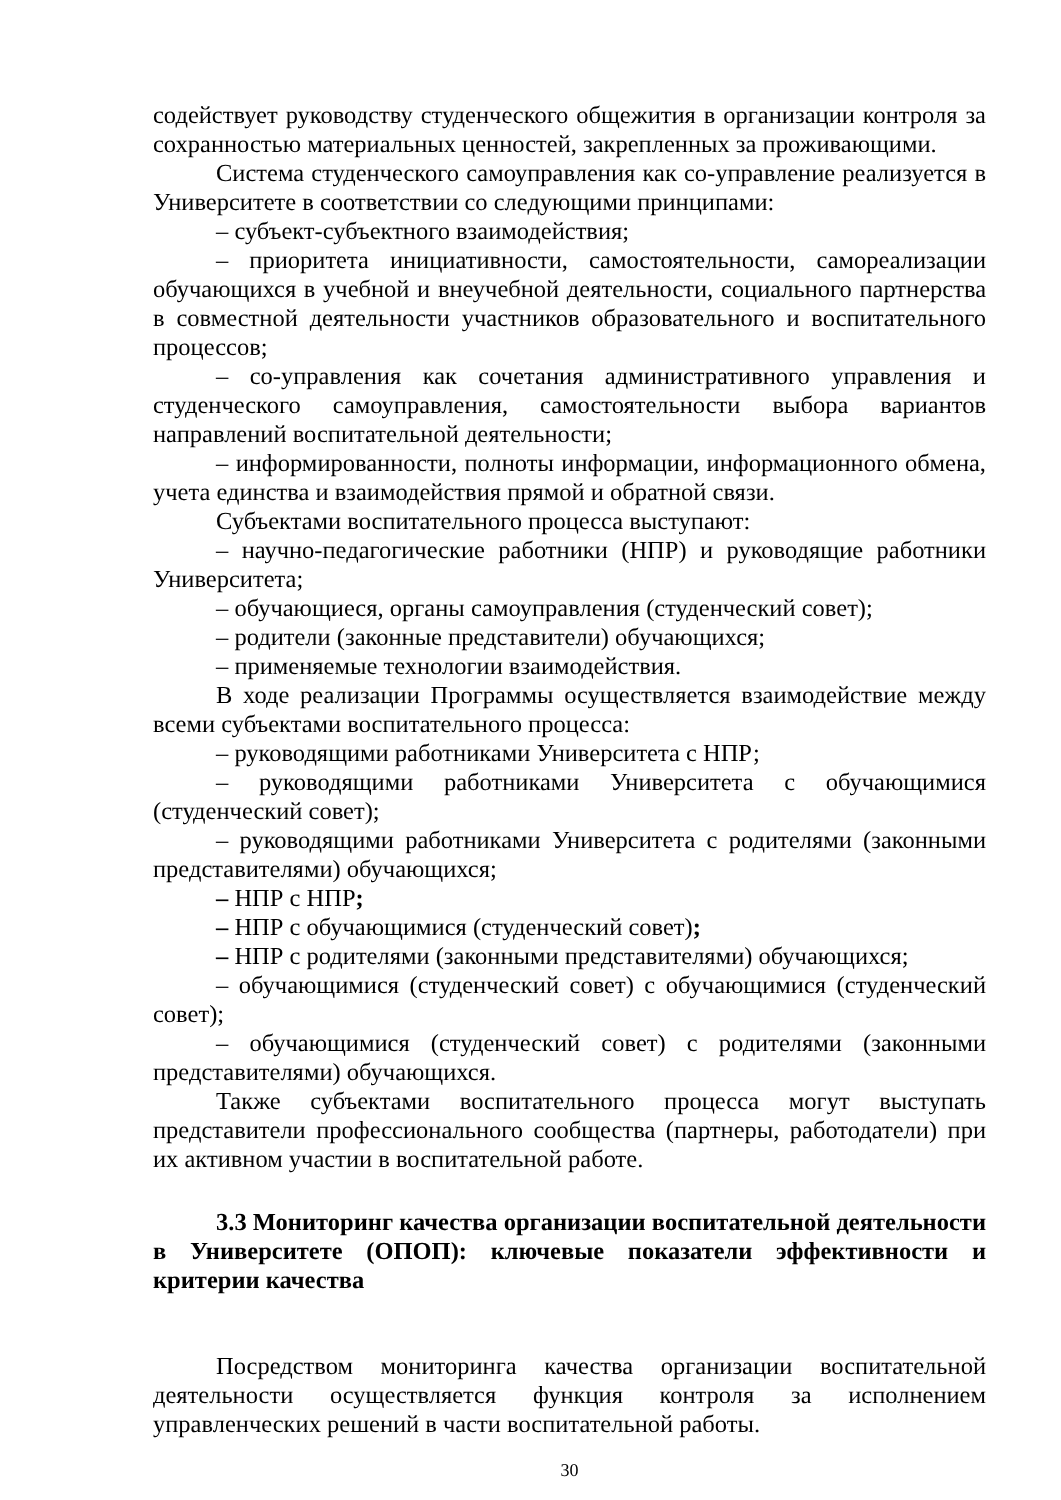содействует руководству студенческого общежития в организации контроля за сохранностью материальных ценностей, закрепленных за проживающими.
Система студенческого самоуправления как со-управление реализуется в Университете в соответствии со следующими принципами:
– субъект-субъектного взаимодействия;
– приоритета инициативности, самостоятельности, самореализации обучающихся в учебной и внеучебной деятельности, социального партнерства в совместной деятельности участников образовательного и воспитательного процессов;
– со-управления как сочетания административного управления и студенческого самоуправления, самостоятельности выбора вариантов направлений воспитательной деятельности;
– информированности, полноты информации, информационного обмена, учета единства и взаимодействия прямой и обратной связи.
Субъектами воспитательного процесса выступают:
– научно-педагогические работники (НПР) и руководящие работники Университета;
– обучающиеся, органы самоуправления (студенческий совет);
– родители (законные представители) обучающихся;
– применяемые технологии взаимодействия.
В ходе реализации Программы осуществляется взаимодействие между всеми субъектами воспитательного процесса:
– руководящими работниками Университета с НПР;
– руководящими работниками Университета с обучающимися (студенческий совет);
– руководящими работниками Университета с родителями (законными представителями) обучающихся;
– НПР с НПР;
– НПР с обучающимися (студенческий совет);
– НПР с родителями (законными представителями) обучающихся;
– обучающимися (студенческий совет) с обучающимися (студенческий совет);
– обучающимися (студенческий совет) с родителями (законными представителями) обучающихся.
Также субъектами воспитательного процесса могут выступать представители профессионального сообщества (партнеры, работодатели) при их активном участии в воспитательной работе.
3.3 Мониторинг качества организации воспитательной деятельности в Университете (ОПОП): ключевые показатели эффективности и критерии качества
Посредством мониторинга качества организации воспитательной деятельности осуществляется функция контроля за исполнением управленческих решений в части воспитательной работы.
30